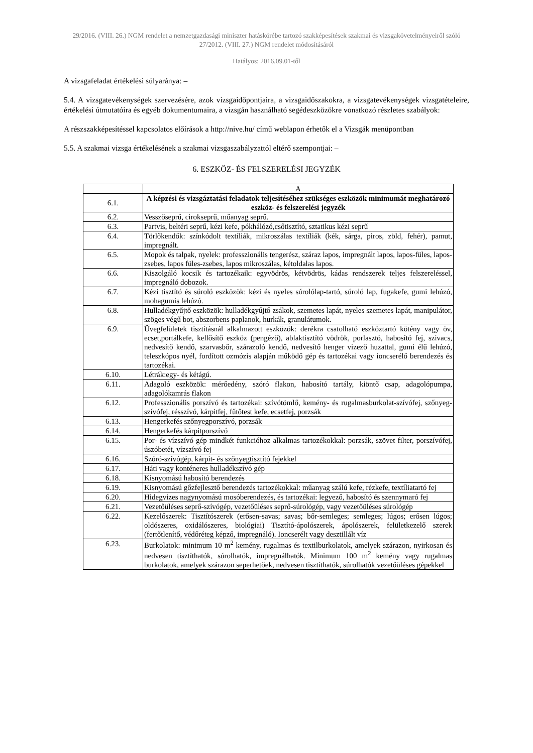29/2016. (VIII. 26.) NGM rendelet a nemzetgazdasági miniszter hatáskörébe tartozó szakképesítések szakmai és vizsgakövetelményeiről szóló 27/2012. (VIII. 27.) NGM rendelet módosításáról
Hatályos: 2016.09.01-től
A vizsgafeladat értékelési súlyaránya: –
5.4. A vizsgatevékenységek szervezésére, azok vizsgaidőpontjaira, a vizsgaidőszakokra, a vizsgatevékenységek vizsgatételeire, értékelési útmutatóira és egyéb dokumentumaira, a vizsgán használható segédeszközökre vonatkozó részletes szabályok:
A részszakképesítéssel kapcsolatos előírások a http://nive.hu/ című weblapon érhetők el a Vizsgák menüpontban
5.5. A szakmai vizsga értékelésének a szakmai vizsgaszabályzattól eltérő szempontjai: –
6. ESZKÖZ- ÉS FELSZERELÉSI JEGYZÉK
| | A |
| 6.1. | A képzési és vizsgáztatási feladatok teljesítéséhez szükséges eszközök minimumát meghatározó eszköz- és felszerelési jegyzék |
| 6.2. | Vesszőseprű, cirokseprű, műanyag seprű. |
| 6.3. | Partvis, beltéri seprű, kézi kefe, pókhálózó,csőtisztító, sztatikus kézi seprű |
| 6.4. | Törlőkendők: színkódolt textíliák, mikroszálas textíliák (kék, sárga, piros, zöld, fehér), pamut, impregnált. |
| 6.5. | Mopok és talpak, nyelek: professzionális tengerész, száraz lapos, impregnált lapos, lapos-füles, lapos-zsebes, lapos füles-zsebes, lapos mikroszálas, kétoldalas lapos. |
| 6.6. | Kiszolgáló kocsik és tartozékaik: egyvödrös, kétvödrös, kádas rendszerek teljes felszereléssel, impregnáló dobozok. |
| 6.7. | Kézi tisztító és súroló eszközök: kézi és nyeles súrolólap-tartó, súroló lap, fugakefe, gumi lehúzó, mohagumis lehúzó. |
| 6.8. | Hulladékgyűjtő eszközök: hulladékgyűjtő zsákok, szemetes lapát, nyeles szemetes lapát, manipulátor, szöges végű bot, abszorbens paplanok, hurkák, granulátumok. |
| 6.9. | Üvegfelületek tisztításnál alkalmazott eszközök: derékra csatolható eszköztartó kötény vagy öv, ecset,portálkefe, kellősítő eszköz (pengéző), ablaktisztító vödrök, porlasztó, habosító fej, szivacs, nedvesítő kendő, szarvasbőr, szárazoló kendő, nedvesítő henger vizező huzattal, gumi élű lehúzó, teleszkópos nyél, fordított ozmózis alapján működő gép és tartozékai vagy ioncserélő berendezés és tartozékai. |
| 6.10. | Létrák:egy- és kétágú. |
| 6.11. | Adagoló eszközök: mérőedény, szóró flakon, habosító tartály, kiöntő csap, adagolópumpa, adagolókamrás flakon |
| 6.12. | Professzionális porszívó és tartozékai: szívótömlő, kemény- és rugalmasburkolat-szívófej, szőnyeg-szívófej, résszívó, kárpitfej, fűtőtest kefe, ecsetfej, porzsák |
| 6.13. | Hengerkefés szőnyegporszívó, porzsák |
| 6.14. | Hengerkefés kárpitporszívó |
| 6.15. | Por- és vízszívó gép mindkét funkcióhoz alkalmas tartozékokkal: porzsák, szövet filter, porszívófej, úszóbetét, vízszívó fej |
| 6.16. | Szóró-szívógép, kárpit- és szőnyegtisztító fejekkel |
| 6.17. | Háti vagy konténeres hulladékszívó gép |
| 6.18. | Kisnyomású habosító berendezés |
| 6.19. | Kisnyomású gőzfejlesztő berendezés tartozékokkal: műanyag szálú kefe, rézkefe, textíliatartó fej |
| 6.20. | Hidegvizes nagynyomású mosóberendezés, és tartozékai: legyező, habosító és szennymaró fej |
| 6.21. | Vezetőüléses seprő-szívógép, vezetőüléses seprő-súrológép, vagy vezetőüléses súrológép |
| 6.22. | Kezelőszerek: Tisztítószerek (erősen-savas; savas; bőr-semleges; semleges; lúgos; erősen lúgos; oldószeres, oxidálószeres, biológiai) Tisztító-ápolószerek, ápolószerek, felületkezelő szerek (fertőtlenítő, védőréteg képző, impregnáló). Ioncserélt vagy desztillált víz |
| 6.23. | Burkolatok: minimum 10 m<sup>2</sup> kemény, rugalmas és textilburkolatok, amelyek szárazon, nyirkosan és nedvesen tisztíthatók, súrolhatók, impregnálhatók. Minimum 100 m<sup>2</sup> kemény vagy rugalmas burkolatok, amelyek szárazon seperhetőek, nedvesen tisztíthatók, súrolhatók vezetőüléses gépekkel |